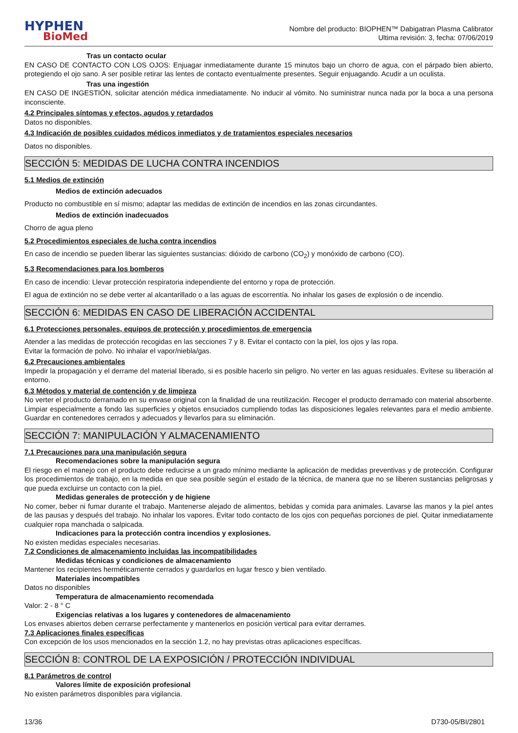HYPHEN
BioMed
Nombre del producto: BIOPHEN™ Dabigatran Plasma Calibrator
Ultima revisión: 3, fecha: 07/06/2019
Tras un contacto ocular
EN CASO DE CONTACTO CON LOS OJOS: Enjuagar inmediatamente durante 15 minutos bajo un chorro de agua, con el párpado bien abierto, protegiendo el ojo sano. A ser posible retirar las lentes de contacto eventualmente presentes. Seguir enjuagando. Acudir a un oculista.
Tras una ingestión
EN CASO DE INGESTIÓN, solicitar atención médica inmediatamente. No inducir al vómito. No suministrar nunca nada por la boca a una persona inconsciente.
4.2 Principales síntomas y efectos, agudos y retardados
Datos no disponibles.
4.3 Indicación de posibles cuidados médicos inmediatos y de tratamientos especiales necesarios
Datos no disponibles.
SECCIÓN 5: MEDIDAS DE LUCHA CONTRA INCENDIOS
5.1 Medios de extinción
Medios de extinción adecuados
Producto no combustible en sí mismo; adaptar las medidas de extinción de incendios en las zonas circundantes.
Medios de extinción inadecuados
Chorro de agua pleno
5.2 Procedimientos especiales de lucha contra incendios
En caso de incendio se pueden liberar las siguientes sustancias: dióxido de carbono (CO<sub>2</sub>) y monóxido de carbono (CO).
5.3 Recomendaciones para los bomberos
En caso de incendio: Llevar protección respiratoria independiente del entorno y ropa de protección.
El agua de extinción no se debe verter al alcantarillado o a las aguas de escorrentía. No inhalar los gases de explosión o de incendio.
SECCIÓN 6: MEDIDAS EN CASO DE LIBERACIÓN ACCIDENTAL
6.1 Protecciones personales, equipos de protección y procedimientos de emergencia
Atender a las medidas de protección recogidas en las secciones 7 y 8. Evitar el contacto con la piel, los ojos y las ropa.
Evitar la formación de polvo. No inhalar el vapor/niebla/gas.
6.2 Precauciones ambientales
Impedir la propagación y el derrame del material liberado, si es posible hacerlo sin peligro. No verter en las aguas residuales. Evítese su liberación al entorno.
6.3 Métodos y material de contención y de limpieza
No verter el producto derramado en su envase original con la finalidad de una reutilización. Recoger el producto derramado con material absorbente. Limpiar especialmente a fondo las superficies y objetos ensuciados cumpliendo todas las disposiciones legales relevantes para el medio ambiente. Guardar en contenedores cerrados y adecuados y llevarlos para su eliminación.
SECCIÓN 7: MANIPULACIÓN Y ALMACENAMIENTO
7.1 Precauciones para una manipulación segura
Recomendaciones sobre la manipulación segura
El riesgo en el manejo con el producto debe reducirse a un grado mínimo mediante la aplicación de medidas preventivas y de protección. Configurar los procedimientos de trabajo, en la medida en que sea posible según el estado de la técnica, de manera que no se liberen sustancias peligrosas y que pueda excluirse un contacto con la piel.
Medidas generales de protección y de higiene
No comer, beber ni fumar durante el trabajo. Mantenerse alejado de alimentos, bebidas y comida para animales. Lavarse las manos y la piel antes de las pausas y después del trabajo. No inhalar los vapores. Evitar todo contacto de los ojos con pequeñas porciones de piel. Quitar inmediatamente cualquier ropa manchada o salpicada.
Indicaciones para la protección contra incendios y explosiones.
No existen medidas especiales necesarias.
7.2 Condiciones de almacenamiento incluidas las incompatibilidades
Medidas técnicas y condiciones de almacenamiento
Mantener los recipientes herméticamente cerrados y guardarlos en lugar fresco y bien ventilado.
Materiales incompatibles
Datos no disponibles
Temperatura de almacenamiento recomendada
Valor: 2 - 8 ° C
Exigencias relativas a los lugares y contenedores de almacenamiento
Los envases abiertos deben cerrarse perfectamente y mantenerlos en posición vertical para evitar derrames.
7.3 Aplicaciones finales específicas
Con excepción de los usos mencionados en la sección 1.2, no hay previstas otras aplicaciones específicas.
SECCIÓN 8: CONTROL DE LA EXPOSICIÓN / PROTECCIÓN INDIVIDUAL
8.1 Parámetros de control
Valores límite de exposición profesional
No existen parámetros disponibles para vigilancia.
13/36 D730-05/BI/2801